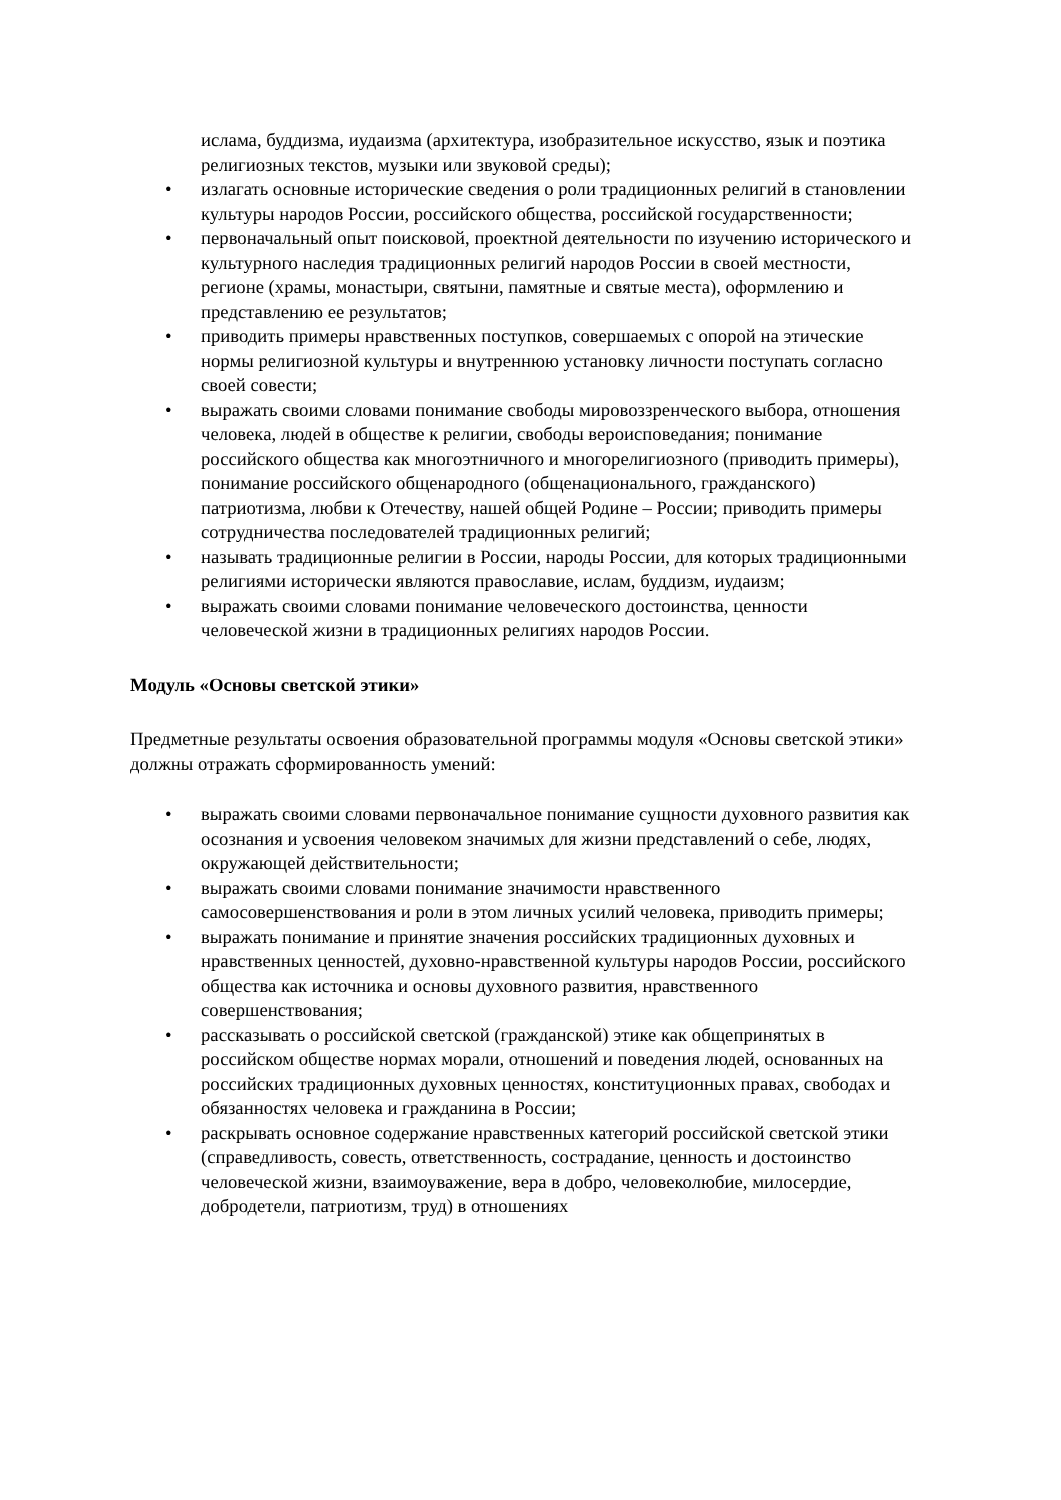ислама, буддизма, иудаизма (архитектура, изобразительное искусство, язык и поэтика религиозных текстов, музыки или звуковой среды);
• излагать основные исторические сведения о роли традиционных религий в становлении культуры народов России, российского общества, российской государственности;
• первоначальный опыт поисковой, проектной деятельности по изучению исторического и культурного наследия традиционных религий народов России в своей местности, регионе (храмы, монастыри, святыни, памятные и святые места), оформлению и представлению ее результатов;
• приводить примеры нравственных поступков, совершаемых с опорой на этические нормы религиозной культуры и внутреннюю установку личности поступать согласно своей совести;
• выражать своими словами понимание свободы мировоззренческого выбора, отношения человека, людей в обществе к религии, свободы вероисповедания; понимание российского общества как многоэтничного и многорелигиозного (приводить примеры), понимание российского общенародного (общенационального, гражданского) патриотизма, любви к Отечеству, нашей общей Родине – России; приводить примеры сотрудничества последователей традиционных религий;
• называть традиционные религии в России, народы России, для которых традиционными религиями исторически являются православие, ислам, буддизм, иудаизм;
• выражать своими словами понимание человеческого достоинства, ценности человеческой жизни в традиционных религиях народов России.
Модуль «Основы светской этики»
Предметные результаты освоения образовательной программы модуля «Основы светской этики» должны отражать сформированность умений:
• выражать своими словами первоначальное понимание сущности духовного развития как осознания и усвоения человеком значимых для жизни представлений о себе, людях, окружающей действительности;
• выражать своими словами понимание значимости нравственного самосовершенствования и роли в этом личных усилий человека, приводить примеры;
• выражать понимание и принятие значения российских традиционных духовных и нравственных ценностей, духовно-нравственной культуры народов России, российского общества как источника и основы духовного развития, нравственного совершенствования;
• рассказывать о российской светской (гражданской) этике как общепринятых в российском обществе нормах морали, отношений и поведения людей, основанных на российских традиционных духовных ценностях, конституционных правах, свободах и обязанностях человека и гражданина в России;
• раскрывать основное содержание нравственных категорий российской светской этики (справедливость, совесть, ответственность, сострадание, ценность и достоинство человеческой жизни, взаимоуважение, вера в добро, человеколюбие, милосердие, добродетели, патриотизм, труд) в отношениях